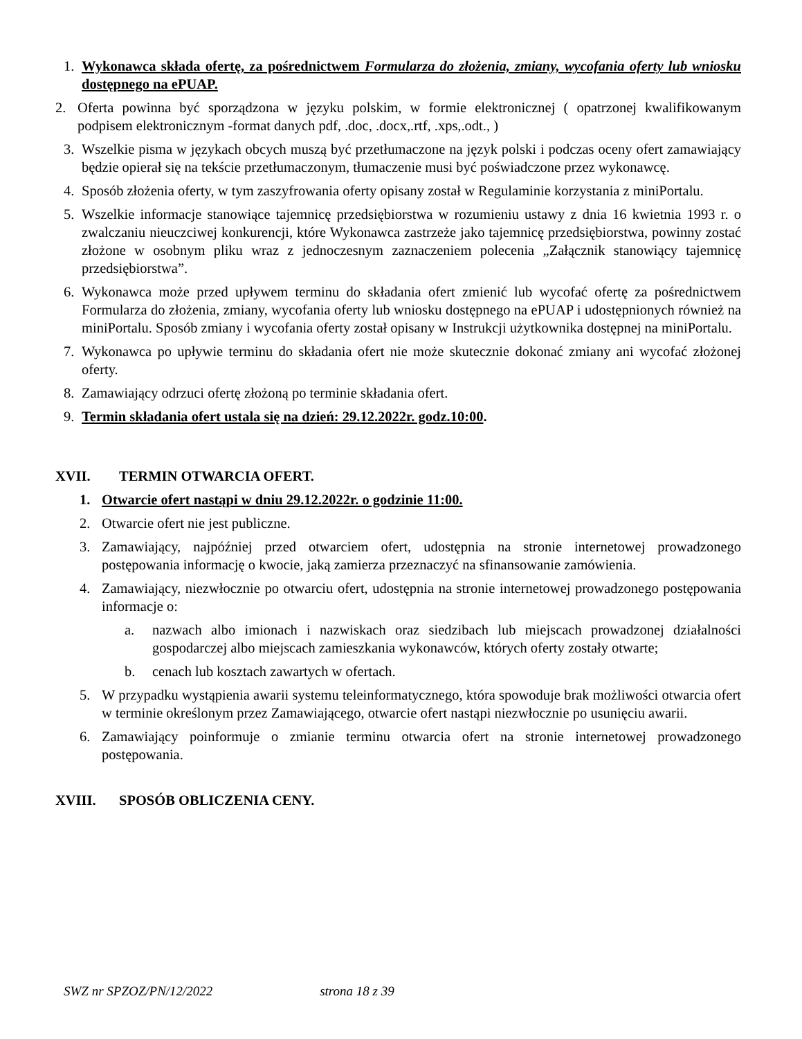1. Wykonawca składa ofertę, za pośrednictwem Formularza do złożenia, zmiany, wycofania oferty lub wniosku dostępnego na ePUAP.
2. Oferta powinna być sporządzona w języku polskim, w formie elektronicznej ( opatrzonej kwalifikowanym podpisem elektronicznym -format danych pdf, .doc, .docx,.rtf, .xps,.odt., )
3. Wszelkie pisma w językach obcych muszą być przetłumaczone na język polski i podczas oceny ofert zamawiający będzie opierał się na tekście przetłumaczonym, tłumaczenie musi być poświadczone przez wykonawcę.
4. Sposób złożenia oferty, w tym zaszyfrowania oferty opisany został w Regulaminie korzystania z miniPortalu.
5. Wszelkie informacje stanowiące tajemnicę przedsiębiorstwa w rozumieniu ustawy z dnia 16 kwietnia 1993 r. o zwalczaniu nieuczciwej konkurencji, które Wykonawca zastrzeże jako tajemnicę przedsiębiorstwa, powinny zostać złożone w osobnym pliku wraz z jednoczesnym zaznaczeniem polecenia „Załącznik stanowiący tajemnicę przedsiębiorstwa”.
6. Wykonawca może przed upływem terminu do składania ofert zmienić lub wycofać ofertę za pośrednictwem Formularza do złożenia, zmiany, wycofania oferty lub wniosku dostępnego na ePUAP i udostępnionych również na miniPortalu. Sposób zmiany i wycofania oferty został opisany w Instrukcji użytkownika dostępnej na miniPortalu.
7. Wykonawca po upływie terminu do składania ofert nie może skutecznie dokonać zmiany ani wycofać złożonej oferty.
8. Zamawiający odrzuci ofertę złożoną po terminie składania ofert.
9. Termin składania ofert ustala się na dzień: 29.12.2022r. godz.10:00.
XVII. TERMIN OTWARCIA OFERT.
1. Otwarcie ofert nastąpi w dniu 29.12.2022r. o godzinie 11:00.
2. Otwarcie ofert nie jest publiczne.
3. Zamawiający, najpóźniej przed otwarciem ofert, udostępnia na stronie internetowej prowadzonego postępowania informację o kwocie, jaką zamierza przeznaczyć na sfinansowanie zamówienia.
4. Zamawiający, niezwłocznie po otwarciu ofert, udostępnia na stronie internetowej prowadzonego postępowania informacje o:
a. nazwach albo imionach i nazwiskach oraz siedzibach lub miejscach prowadzonej działalności gospodarczej albo miejscach zamieszkania wykonawców, których oferty zostały otwarte;
b. cenach lub kosztach zawartych w ofertach.
5. W przypadku wystąpienia awarii systemu teleinformatycznego, która spowoduje brak możliwości otwarcia ofert w terminie określonym przez Zamawiającego, otwarcie ofert nastąpi niezwłocznie po usunięciu awarii.
6. Zamawiający poinformuje o zmianie terminu otwarcia ofert na stronie internetowej prowadzonego postępowania.
XVIII. SPOSÓB OBLICZENIA CENY.
SWZ nr SPZOZ/PN/12/2022 strona 18 z 39